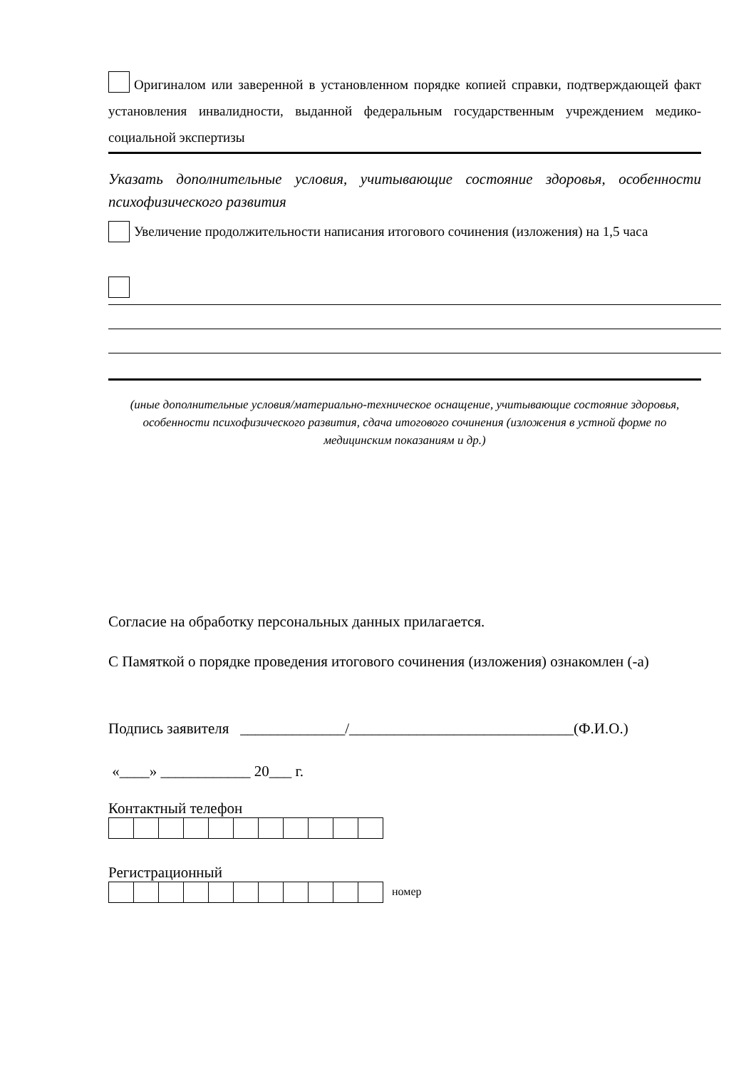Оригиналом или заверенной в установленном порядке копией справки, подтверждающей факт установления инвалидности, выданной федеральным государственным учреждением медико-социальной экспертизы
Указать дополнительные условия, учитывающие состояние здоровья, особенности психофизического развития
Увеличение продолжительности написания итогового сочинения (изложения) на 1,5 часа
(иные дополнительные условия/материально-техническое оснащение, учитывающие состояние здоровья, особенности психофизического развития, сдача итогового сочинения (изложения в устной форме по медицинским показаниям и др.)
Согласие на обработку персональных данных прилагается.
С Памяткой о порядке проведения итогового сочинения (изложения) ознакомлен (-а)
Подпись заявителя ______________/______________________________(Ф.И.О.)
«____» ____________ 20___ г.
Контактный телефон
Регистрационный
номер